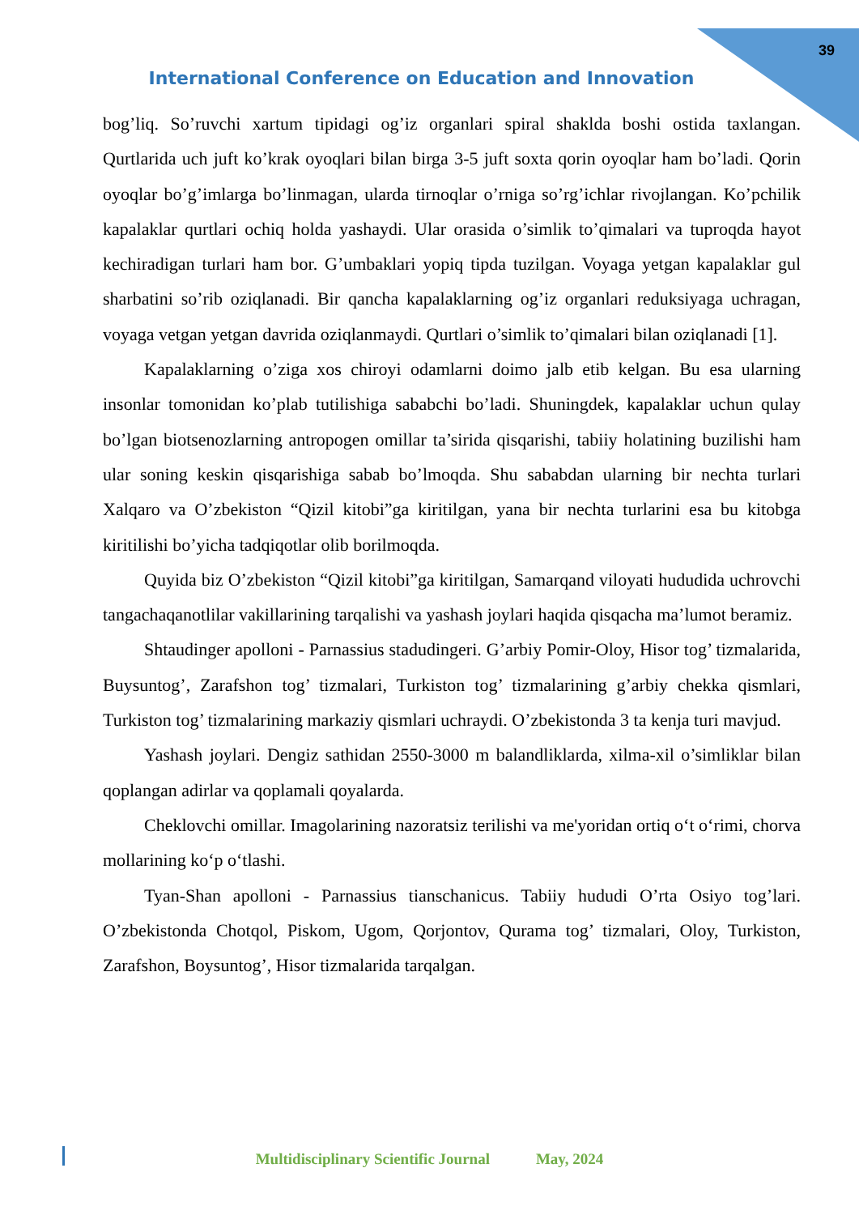39
International Conference on Education and Innovation
bog’liq. So’ruvchi xartum tipidagi og’iz organlari spiral shaklda boshi ostida taxlangan. Qurtlarida uch juft ko’krak oyoqlari bilan birga 3-5 juft soxta qorin oyoqlar ham bo’ladi. Qorin oyoqlar bo’g’imlarga bo’linmagan, ularda tirnoqlar o’rniga so’rg’ichlar rivojlangan. Ko’pchilik kapalaklar qurtlari ochiq holda yashaydi. Ular orasida o’simlik to’qimalari va tuproqda hayot kechiradigan turlari ham bor. G’umbaklari yopiq tipda tuzilgan. Voyaga yetgan kapalaklar gul sharbatini so’rib oziqlanadi. Bir qancha kapalaklarning og’iz organlari reduksiyaga uchragan, voyaga vetgan yetgan davrida oziqlanmaydi. Qurtlari o’simlik to’qimalari bilan oziqlanadi [1].
Kapalaklarning o’ziga xos chiroyi odamlarni doimo jalb etib kelgan. Bu esa ularning insonlar tomonidan ko’plab tutilishiga sababchi bo’ladi. Shuningdek, kapalaklar uchun qulay bo’lgan biotsenozlarning antropogen omillar ta’sirida qisqarishi, tabiiy holatining buzilishi ham ular soning keskin qisqarishiga sabab bo’lmoqda. Shu sababdan ularning bir nechta turlari Xalqaro va O’zbekiston “Qizil kitobi”ga kiritilgan, yana bir nechta turlarini esa bu kitobga kiritilishi bo’yicha tadqiqotlar olib borilmoqda.
Quyida biz O’zbekiston “Qizil kitobi”ga kiritilgan, Samarqand viloyati hududida uchrovchi tangachaqanotlilar vakillarining tarqalishi va yashash joylari haqida qisqacha ma’lumot beramiz.
Shtaudinger apolloni - Parnassius stadudingeri. G’arbiy Pomir-Oloy, Hisor tog’ tizmalarida, Buysuntog’, Zarafshon tog’ tizmalari, Turkiston tog’ tizmalarining g’arbiy chekka qismlari, Turkiston tog’ tizmalarining markaziy qismlari uchraydi. O’zbekistonda 3 ta kenja turi mavjud.
Yashash joylari. Dengiz sathidan 2550-3000 m balandliklarda, xilma-xil o’simliklar bilan qoplangan adirlar va qoplamali qoyalarda.
Cheklovchi omillar. Imagolarining nazoratsiz terilishi va me'yoridan ortiq o‘t o‘rimi, chorva mollarining ko‘p o‘tlashi.
Tyan-Shan apolloni - Parnassius tianschanicus. Tabiiy hududi O’rta Osiyo tog’lari. O’zbekistonda Chotqol, Piskom, Ugom, Qorjontov, Qurama tog’ tizmalari, Oloy, Turkiston, Zarafshon, Boysuntog’, Hisor tizmalarida tarqalgan.
Multidisciplinary Scientific Journal May, 2024